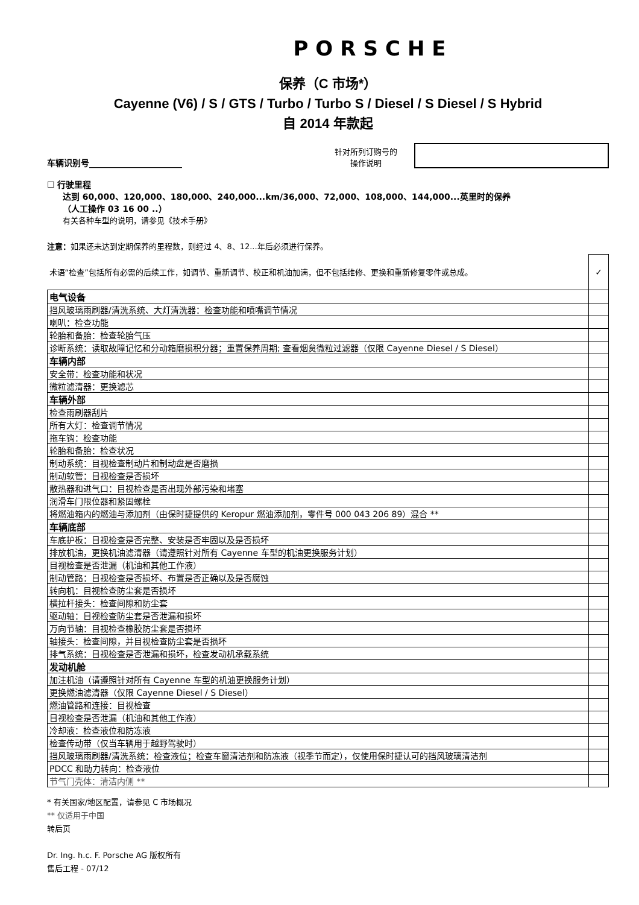PORSCHE
保养（C 市场*）
Cayenne (V6) / S / GTS / Turbo / Turbo S / Diesel / S Diesel / S Hybrid
自 2014 年款起
车辆识别号______________________
针对所列订购号的
操作说明
☐ 行驶里程
达到 60,000、120,000、180,000、240,000...km/36,000、72,000、108,000、144,000...英里时的保养
（人工操作 03 16 00 ..）
有关各种车型的说明，请参见《技术手册》
注意：如果还未达到定期保养的里程数，则经过 4、8、12...年后必须进行保养。
| 术语“检查”包括所有必需的后续工作，如调节、重新调节、校正和机油加满，但不包括维修、更换和重新修复零件或总成。 | ✓ |
| 电气设备 | |
| 挡风玻璃雨刷器/清洗系统、大灯清洗器：检查功能和喷嘴调节情况 | |
| 喇叭：检查功能 | |
| 轮胎和备胎：检查轮胎气压 | |
| 诊断系统：读取故障记忆和分动箱磨损积分器；重置保养周期; 查看烟炱微粒过滤器（仅限 Cayenne Diesel / S Diesel） | |
| 车辆内部 | |
| 安全带：检查功能和状况 | |
| 微粒滤清器：更换滤芯 | |
| 车辆外部 | |
| 检查雨刷器刮片 | |
| 所有大灯：检查调节情况 | |
| 拖车钩：检查功能 | |
| 轮胎和备胎：检查状况 | |
| 制动系统：目视检查制动片和制动盘是否磨损 | |
| 制动软管：目视检查是否损坏 | |
| 散热器和进气口：目视检查是否出现外部污染和堵塞 | |
| 润滑车门限位器和紧固螺栓 | |
| 将燃油箱内的燃油与添加剂（由保时捷提供的 Keropur 燃油添加剂，零件号 000 043 206 89）混合 ** | |
| 车辆底部 | |
| 车底护板：目视检查是否完整、安装是否牢固以及是否损坏 | |
| 排放机油，更换机油滤清器（请遵照针对所有 Cayenne 车型的机油更换服务计划） | |
| 目视检查是否泄漏（机油和其他工作液） | |
| 制动管路：目视检查是否损坏、布置是否正确以及是否腐蚀 | |
| 转向机：目视检查防尘套是否损坏 | |
| 横拉杆接头：检查间隙和防尘套 | |
| 驱动轴：目视检查防尘套是否泄漏和损坏 | |
| 万向节轴：目视检查橡胶防尘套是否损坏 | |
| 轴接头：检查间隙，并目视检查防尘套是否损坏 | |
| 排气系统：目视检查是否泄漏和损坏，检查发动机承载系统 | |
| 发动机舱 | |
| 加注机油（请遵照针对所有 Cayenne 车型的机油更换服务计划） | |
| 更换燃油滤清器（仅限 Cayenne Diesel / S Diesel） | |
| 燃油管路和连接：目视检查 | |
| 目视检查是否泄漏（机油和其他工作液） | |
| 冷却液：检查液位和防冻液 | |
| 检查传动带（仅当车辆用于越野驾驶时） | |
| 挡风玻璃雨刷器/清洗系统：检查液位；检查车窗清洁剂和防冻液（视季节而定），仅使用保时捷认可的挡风玻璃清洁剂 | |
| PDCC 和助力转向：检查液位 | |
| 节气门壳体：清洁内侧 ** | |
* 有关国家/地区配置，请参见 C 市场概况
** 仅适用于中国
转后页
Dr. Ing. h.c. F. Porsche AG 版权所有
售后工程 - 07/12